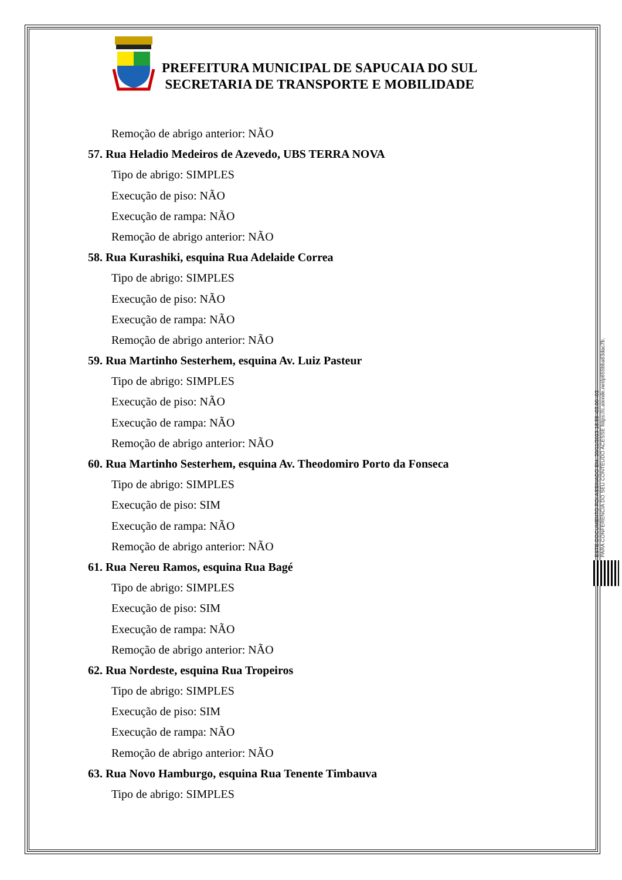PREFEITURA MUNICIPAL DE SAPUCAIA DO SUL
SECRETARIA DE TRANSPORTE E MOBILIDADE
Remoção de abrigo anterior: NÃO
57. Rua Heladio Medeiros de Azevedo, UBS TERRA NOVA
Tipo de abrigo: SIMPLES
Execução de piso: NÃO
Execução de rampa: NÃO
Remoção de abrigo anterior: NÃO
58. Rua Kurashiki, esquina Rua Adelaide Correa
Tipo de abrigo: SIMPLES
Execução de piso: NÃO
Execução de rampa: NÃO
Remoção de abrigo anterior: NÃO
59. Rua Martinho Sesterhem, esquina Av. Luiz Pasteur
Tipo de abrigo: SIMPLES
Execução de piso: NÃO
Execução de rampa: NÃO
Remoção de abrigo anterior: NÃO
60. Rua Martinho Sesterhem, esquina Av. Theodomiro Porto da Fonseca
Tipo de abrigo: SIMPLES
Execução de piso: SIM
Execução de rampa: NÃO
Remoção de abrigo anterior: NÃO
61. Rua Nereu Ramos, esquina Rua Bagé
Tipo de abrigo: SIMPLES
Execução de piso: SIM
Execução de rampa: NÃO
Remoção de abrigo anterior: NÃO
62. Rua Nordeste, esquina Rua Tropeiros
Tipo de abrigo: SIMPLES
Execução de piso: SIM
Execução de rampa: NÃO
Remoção de abrigo anterior: NÃO
63. Rua Novo Hamburgo, esquina Rua Tenente Timbauva
Tipo de abrigo: SIMPLES
ESTE DOCUMENTO FOI ASSINADO EM: 20/11/2023 16:58 -03:00 -03
PARA CONFERÊNCIA DO SEU CONTEÚDO ACESSE https://c.atende.net/p655bba63dac7b.